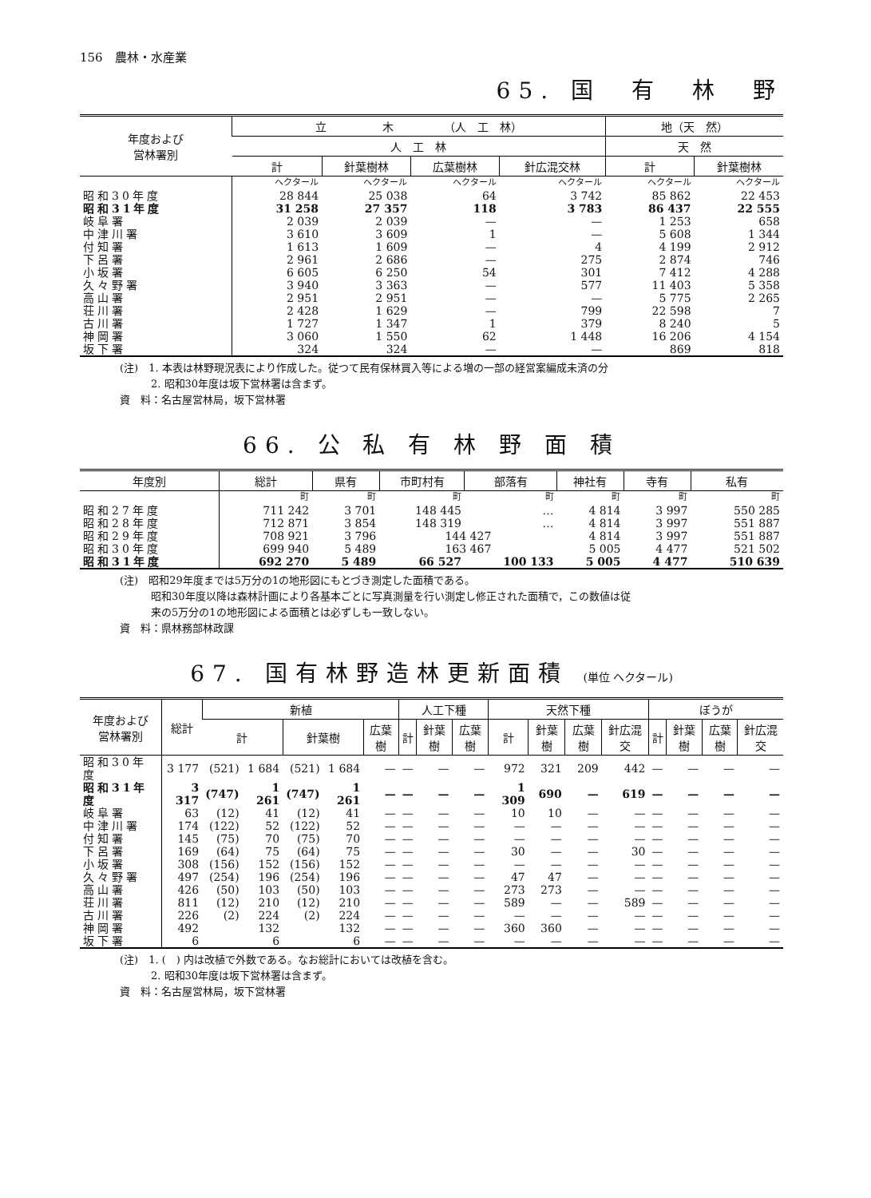156　農林・水産業
65. 国　有　林　野
| 年度および 営林署別 | 立 木 （人 工 林） | | | | 地（天 然） | |
| --- | --- | --- | --- | --- | --- | --- |
| | 人 工 林 | | | | 天 然 | |
| | 計 | 針葉樹林 | 広葉樹林 | 針広混交林 | 計 | 針葉樹林 |
| | ヘクタール | ヘクタール | ヘクタール | ヘクタール | ヘクタール | ヘクタール |
| 昭和30年度 | 28 844 | 25 038 | 64 | 3 742 | 85 862 | 22 453 |
| 昭和31年度 | 31 258 | 27 357 | 118 | 3 783 | 86 437 | 22 555 |
| 岐阜署 | 2 039 | 2 039 | — | — | 1 253 | 658 |
| 中津川署 | 3 610 | 3 609 | 1 | — | 5 608 | 1 344 |
| 付知署 | 1 613 | 1 609 | — | 4 | 4 199 | 2 912 |
| 下呂署 | 2 961 | 2 686 | — | 275 | 2 874 | 746 |
| 小坂署 | 6 605 | 6 250 | 54 | 301 | 7 412 | 4 288 |
| 久々野署 | 3 940 | 3 363 | — | 577 | 11 403 | 5 358 |
| 高山署 | 2 951 | 2 951 | — | — | 5 775 | 2 265 |
| 荘川署 | 2 428 | 1 629 | — | 799 | 22 598 | 7 |
| 古川署 | 1 727 | 1 347 | 1 | 379 | 8 240 | 5 |
| 神岡署 | 3 060 | 1 550 | 62 | 1 448 | 16 206 | 4 154 |
| 坂下署 | 324 | 324 | — | — | 869 | 818 |
(注)　1. 本表は林野現況表により作成した。従つて民有保林買入等による増の一部の経営案編成未済の分
　　　2. 昭和30年度は坂下営林署は含まず。
資　料：名古屋営林局，坂下営林署
66. 公 私 有 林 野 面 積
| 年度別 | 総計 | 県有 | 市町村有 | 部落有 | 神社有 | 寺有 | 私有 |
| --- | --- | --- | --- | --- | --- | --- | --- |
| | 町 | 町 | 町 | 町 | 町 | 町 | 町 |
| 昭和27年度 | 711 242 | 3 701 | 148 445 | … | 4 814 | 3 997 | 550 285 |
| 昭和28年度 | 712 871 | 3 854 | 148 319 | … | 4 814 | 3 997 | 551 887 |
| 昭和29年度 | 708 921 | 3 796 | 144 427 | | 4 814 | 3 997 | 551 887 |
| 昭和30年度 | 699 940 | 5 489 | 163 467 | | 5 005 | 4 477 | 521 502 |
| 昭和31年度 | 692 270 | 5 489 | 66 527 | 100 133 | 5 005 | 4 477 | 510 639 |
(注)　昭和29年度までは5万分の1の地形図にもとづき測定した面積である。
　　　昭和30年度以降は森林計画により各基本ごとに写真測量を行い測定し修正された面積で，この数値は従
　　　来の5万分の1の地形図による面積とは必ずしも一致しない。
資　料：県林務部林政課
67. 国有林野造林更新面積 (単位 ヘクタール)
| 年度および 営林署別 | 総計 | 新植 | | | | | 人工下種 | | | 天然下種 | | | | ぼうが | | | |
| --- | --- | --- | --- | --- | --- | --- | --- | --- | --- | --- | --- | --- | --- | --- | --- | --- | --- |
| | | 計 | | 針葉樹 | | 広葉樹 | 計 | 針葉樹 | 広葉樹 | 計 | 針葉樹 | 広葉樹 | 針広混交 | 計 | 針葉樹 | 広葉樹 | 針広混交 |
| 昭和30年度 | 3 177 | (521) | 1 684 | (521) | 1 684 | — | — | — | — | 972 | 321 | 209 | 442 | — | — | — | — |
| 昭和31年度 | 3 317 | (747) | 1 261 | (747) | 1 261 | — | — | — | — | 1 309 | 690 | — | 619 | — | — | — | — |
| 岐阜署 | 63 | (12) | 41 | (12) | 41 | — | — | — | — | 10 | 10 | — | — | — | — | — | — |
| 中津川署 | 174 | (122) | 52 | (122) | 52 | — | — | — | — | — | — | — | — | — | — | — | — |
| 付知署 | 145 | (75) | 70 | (75) | 70 | — | — | — | — | — | — | — | — | — | — | — | — |
| 下呂署 | 169 | (64) | 75 | (64) | 75 | — | — | — | — | 30 | — | — | 30 | — | — | — | — |
| 小坂署 | 308 | (156) | 152 | (156) | 152 | — | — | — | — | — | — | — | — | — | — | — | — |
| 久々野署 | 497 | (254) | 196 | (254) | 196 | — | — | — | — | 47 | 47 | — | — | — | — | — | — |
| 高山署 | 426 | (50) | 103 | (50) | 103 | — | — | — | — | 273 | 273 | — | — | — | — | — | — |
| 荘川署 | 811 | (12) | 210 | (12) | 210 | — | — | — | — | 589 | — | — | 589 | — | — | — | — |
| 古川署 | 226 | (2) | 224 | (2) | 224 | — | — | — | — | — | — | — | — | — | — | — | — |
| 神岡署 | 492 | | 132 | | 132 | — | — | — | — | 360 | 360 | — | — | — | — | — | — |
| 坂下署 | 6 | | 6 | | 6 | — | — | — | — | — | — | — | — | — | — | — | — |
(注)　1. (　) 内は改植で外数である。なお総計においては改植を含む。
　　　2. 昭和30年度は坂下営林署は含まず。
資　料：名古屋営林局，坂下営林署